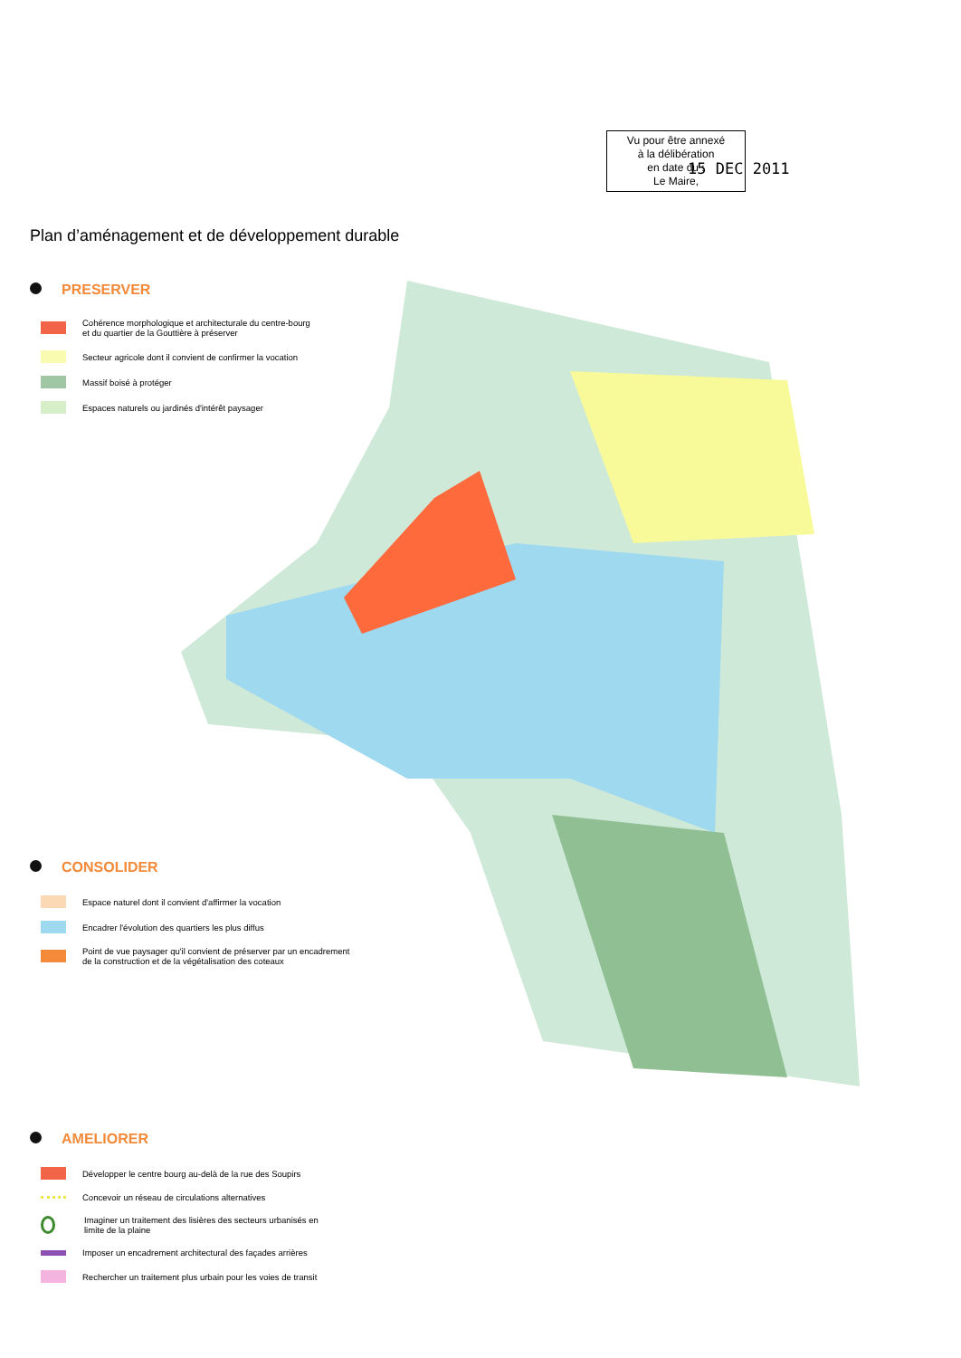Vu pour être annexé
à la délibération
en date du :
Le Maire,
15 DEC 2011
Plan d’aménagement et de développement durable
PRESERVER
Cohérence morphologique et architecturale du centre-bourg
et du quartier de la Gouttière à préserver
Secteur agricole dont il convient de confirmer la vocation
Massif boisé à protéger
Espaces naturels ou jardinés d'intérêt paysager
CONSOLIDER
Espace naturel dont il convient d'affirmer la vocation
Encadrer l'évolution des quartiers les plus diffus
Point de vue paysager qu'il convient de préserver par un encadrement
de la construction et de la végétalisation des coteaux
AMELIORER
Développer le centre bourg au-delà de la rue des Soupirs
Concevoir un réseau de circulations alternatives
Imaginer un traitement des lisières des secteurs urbanisés en
limite de la plaine
Imposer un encadrement architectural des façades arrières
Rechercher un traitement plus urbain pour les voies de transit